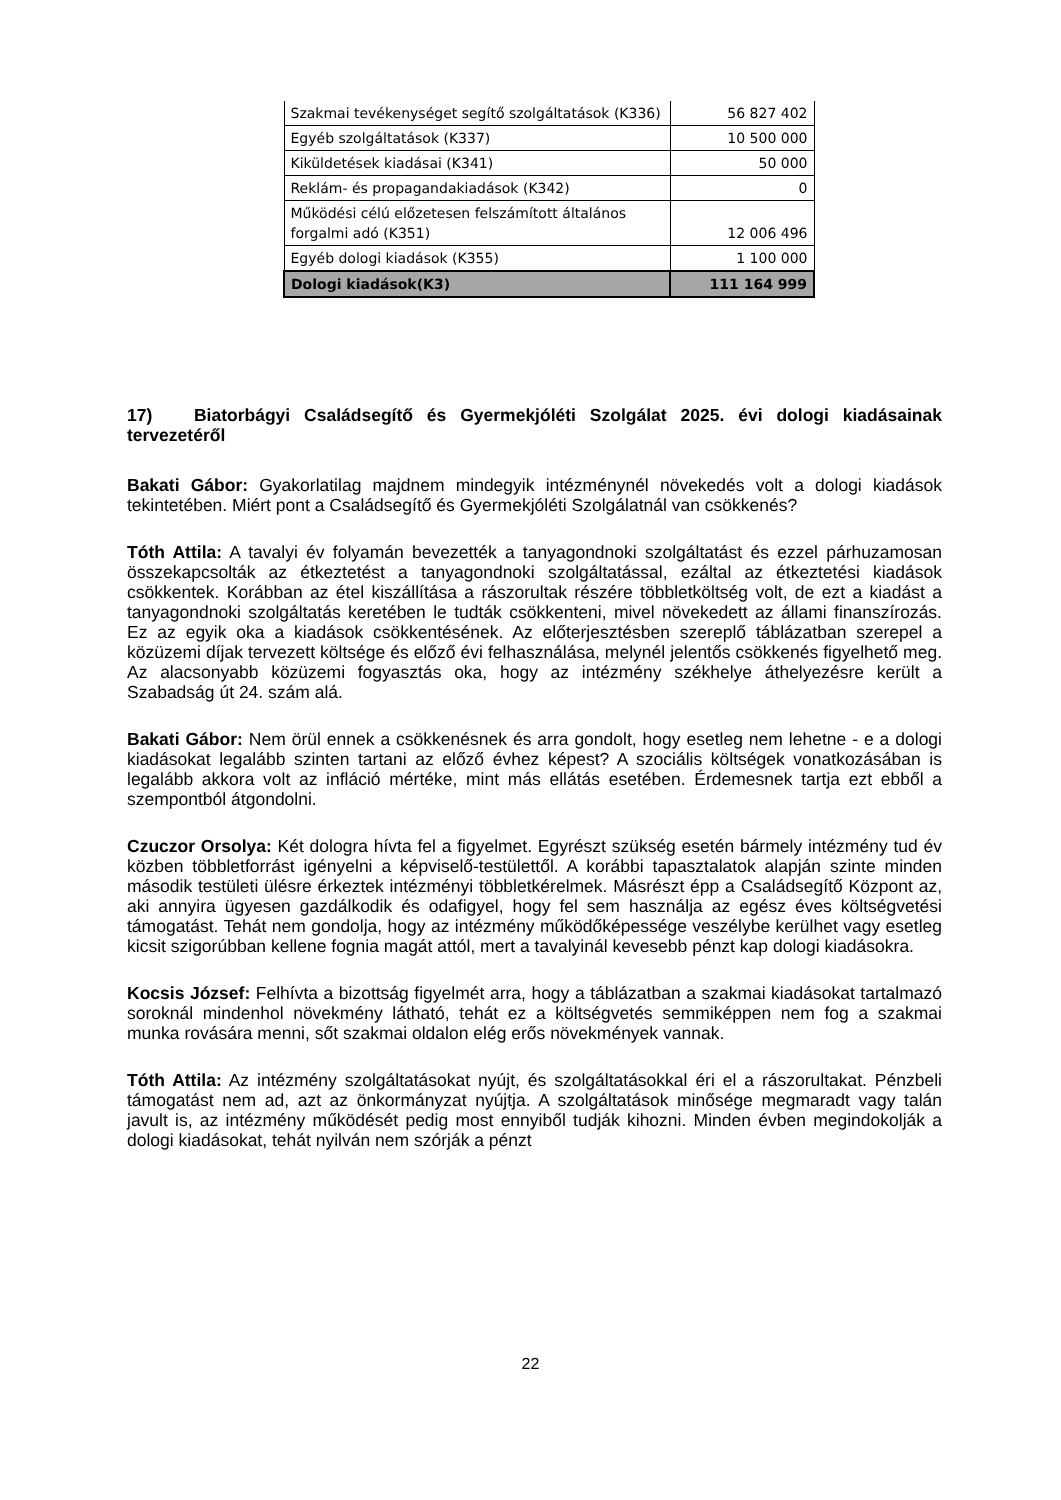| Szakmai tevékenységet segítő szolgáltatások (K336) | 56 827 402 |
| Egyéb szolgáltatások (K337) | 10 500 000 |
| Kiküldetések kiadásai (K341) | 50 000 |
| Reklám- és propagandakiadások (K342) | 0 |
| Működési célú előzetesen felszámított általános forgalmi adó (K351) | 12 006 496 |
| Egyéb dologi kiadások (K355) | 1 100 000 |
| Dologi kiadások(K3) | 111 164 999 |
17) Biatorbágyi Családsegítő és Gyermekjóléti Szolgálat 2025. évi dologi kiadásainak tervezetéről
Bakati Gábor: Gyakorlatilag majdnem mindegyik intézménynél növekedés volt a dologi kiadások tekintetében. Miért pont a Családsegítő és Gyermekjóléti Szolgálatnál van csökkenés?
Tóth Attila: A tavalyi év folyamán bevezették a tanyagondnoki szolgáltatást és ezzel párhuzamosan összekapcsolták az étkeztetést a tanyagondnoki szolgáltatással, ezáltal az étkeztetési kiadások csökkentek. Korábban az étel kiszállítása a rászorultak részére többletköltség volt, de ezt a kiadást a tanyagondnoki szolgáltatás keretében le tudták csökkenteni, mivel növekedett az állami finanszírozás. Ez az egyik oka a kiadások csökkentésének. Az előterjesztésben szereplő táblázatban szerepel a közüzemi díjak tervezett költsége és előző évi felhasználása, melynél jelentős csökkenés figyelhető meg. Az alacsonyabb közüzemi fogyasztás oka, hogy az intézmény székhelye áthelyezésre került a Szabadság út 24. szám alá.
Bakati Gábor: Nem örül ennek a csökkenésnek és arra gondolt, hogy esetleg nem lehetne - e a dologi kiadásokat legalább szinten tartani az előző évhez képest? A szociális költségek vonatkozásában is legalább akkora volt az infláció mértéke, mint más ellátás esetében. Érdemesnek tartja ezt ebből a szempontból átgondolni.
Czuczor Orsolya: Két dologra hívta fel a figyelmet. Egyrészt szükség esetén bármely intézmény tud év közben többletforrást igényelni a képviselő-testülettől. A korábbi tapasztalatok alapján szinte minden második testületi ülésre érkeztek intézményi többletkérelmek. Másrészt épp a Családsegítő Központ az, aki annyira ügyesen gazdálkodik és odafigyel, hogy fel sem használja az egész éves költségvetési támogatást. Tehát nem gondolja, hogy az intézmény működőképessége veszélybe kerülhet vagy esetleg kicsit szigorúbban kellene fognia magát attól, mert a tavalyinál kevesebb pénzt kap dologi kiadásokra.
Kocsis József: Felhívta a bizottság figyelmét arra, hogy a táblázatban a szakmai kiadásokat tartalmazó soroknál mindenhol növekmény látható, tehát ez a költségvetés semmiképpen nem fog a szakmai munka rovására menni, sőt szakmai oldalon elég erős növekmények vannak.
Tóth Attila: Az intézmény szolgáltatásokat nyújt, és szolgáltatásokkal éri el a rászorultakat. Pénzbeli támogatást nem ad, azt az önkormányzat nyújtja. A szolgáltatások minősége megmaradt vagy talán javult is, az intézmény működését pedig most ennyiből tudják kihozni. Minden évben megindokolják a dologi kiadásokat, tehát nyilván nem szórják a pénzt
22